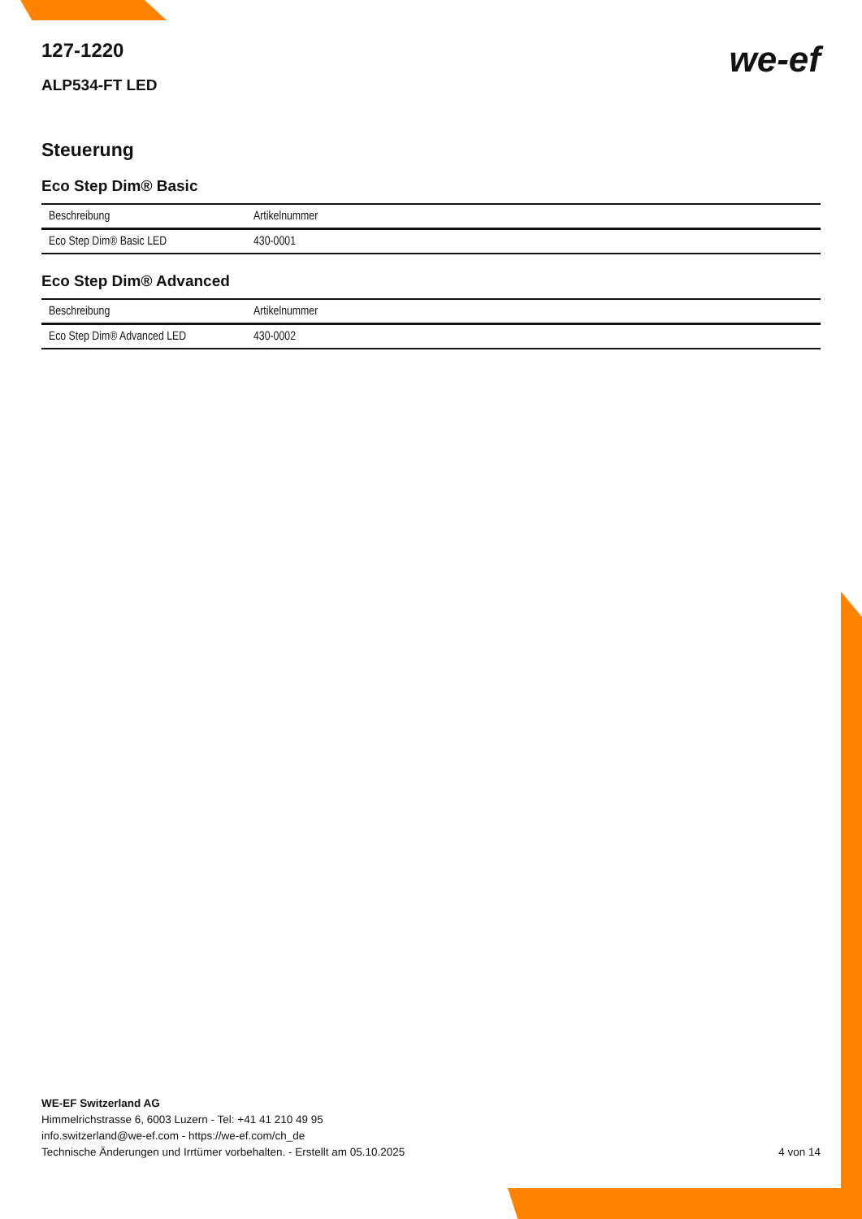we-ef
127-1220
ALP534-FT LED
Steuerung
Eco Step Dim® Basic
| Beschreibung | Artikelnummer |
| --- | --- |
| Eco Step Dim® Basic LED | 430-0001 |
Eco Step Dim® Advanced
| Beschreibung | Artikelnummer |
| --- | --- |
| Eco Step Dim® Advanced LED | 430-0002 |
WE-EF Switzerland AG
Himmelrichstrasse 6, 6003 Luzern - Tel: +41 41 210 49 95
info.switzerland@we-ef.com - https://we-ef.com/ch_de
Technische Änderungen und Irrtümer vorbehalten. - Erstellt am 05.10.2025
4 von 14